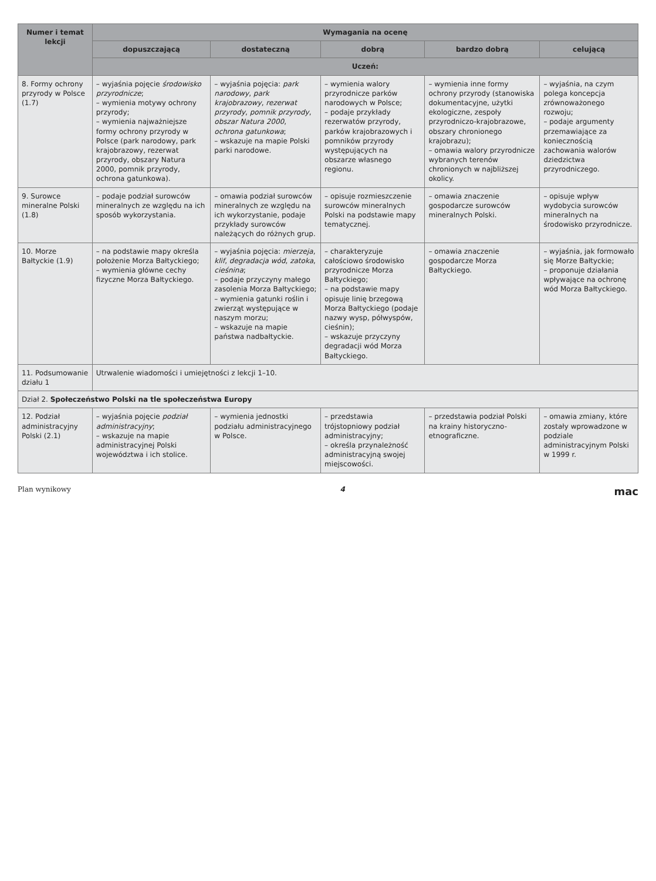| Numer i temat lekcji | Wymagania na ocenę | | | | |
| --- | --- | --- | --- | --- | --- |
| | dopuszczającą | dostateczną | dobrą | bardzo dobrą | celującą |
| | Uczeń: | | | | |
| 8. Formy ochrony przyrody w Polsce (1.7) | – wyjaśnia pojęcie środowisko przyrodnicze ; – wymienia motywy ochrony przyrody; – wymienia najważniejsze formy ochrony przyrody w Polsce (park narodowy, park krajobrazowy, rezerwat przyrody, obszary Natura 2000, pomnik przyrody, ochrona gatunkowa). | – wyjaśnia pojęcia: park narodowy , park krajobrazowy , rezerwat przyrody , pomnik przyrody , obszar Natura 2000 , ochrona gatunkowa ; – wskazuje na mapie Polski parki narodowe. | – wymienia walory przyrodnicze parków narodowych w Polsce; – podaje przykłady rezerwatów przyrody, parków krajobrazowych i pomników przyrody występujących na obszarze własnego regionu. | – wymienia inne formy ochrony przyrody (stanowiska dokumentacyjne, użytki ekologiczne, zespoły przyrodniczo-krajobrazowe, obszary chronionego krajobrazu); – omawia walory przyrodnicze wybranych terenów chronionych w najbliższej okolicy. | – wyjaśnia, na czym polega koncepcja zrównoważonego rozwoju; – podaje argumenty przemawiające za koniecznością zachowania walorów dziedzictwa przyrodniczego. |
| 9. Surowce mineralne Polski (1.8) | – podaje podział surowców mineralnych ze względu na ich sposób wykorzystania. | – omawia podział surowców mineralnych ze względu na ich wykorzystanie, podaje przykłady surowców należących do różnych grup. | – opisuje rozmieszczenie surowców mineralnych Polski na podstawie mapy tematycznej. | – omawia znaczenie gospodarcze surowców mineralnych Polski. | – opisuje wpływ wydobycia surowców mineralnych na środowisko przyrodnicze. |
| 10. Morze Bałtyckie (1.9) | – na podstawie mapy określa położenie Morza Bałtyckiego; – wymienia główne cechy fizyczne Morza Bałtyckiego. | – wyjaśnia pojęcia: mierzeja , klif , degradacja wód , zatoka , cieśnina ; – podaje przyczyny małego zasolenia Morza Bałtyckiego; – wymienia gatunki roślin i zwierząt występujące w naszym morzu; – wskazuje na mapie państwa nadbałtyckie. | – charakteryzuje całościowo środowisko przyrodnicze Morza Bałtyckiego; – na podstawie mapy opisuje linię brzegową Morza Bałtyckiego (podaje nazwy wysp, półwyspów, cieśnin); – wskazuje przyczyny degradacji wód Morza Bałtyckiego. | – omawia znaczenie gospodarcze Morza Bałtyckiego. | – wyjaśnia, jak formowało się Morze Bałtyckie; – proponuje działania wpływające na ochronę wód Morza Bałtyckiego. |
| 11. Podsumowanie działu 1 | Utrwalenie wiadomości i umiejętności z lekcji 1–10. | | | | |
| Dział 2. Społeczeństwo Polski na tle społeczeństwa Europy | | | | | |
| 12. Podział administracyjny Polski (2.1) | – wyjaśnia pojęcie podział administracyjny ; – wskazuje na mapie administracyjnej Polski województwa i ich stolice. | – wymienia jednostki podziału administracyjnego w Polsce. | – przedstawia trójstopniowy podział administracyjny; – określa przynależność administracyjną swojej miejscowości. | – przedstawia podział Polski na krainy historyczno-etnograficzne. | – omawia zmiany, które zostały wprowadzone w podziale administracyjnym Polski w 1999 r. |
Plan wynikowy 4 mac